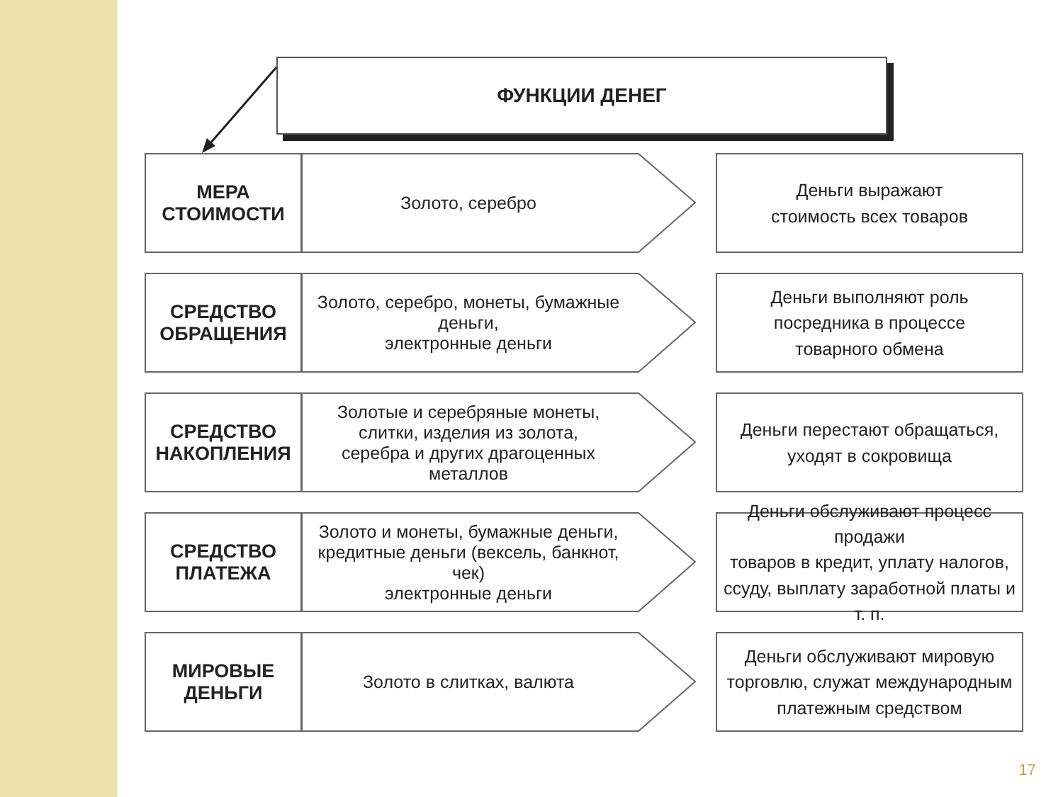ФУНКЦИИ ДЕНЕГ
МЕРА
СТОИМОСТИ
Золото, серебро
Деньги выражают
стоимость всех товаров
СРЕДСТВО
ОБРАЩЕНИЯ
Золото, серебро, монеты, бумажные деньги,
электронные деньги
Деньги выполняют роль
посредника в процессе
товарного обмена
СРЕДСТВО
НАКОПЛЕНИЯ
Золотые и серебряные монеты,
слитки, изделия из золота,
серебра и других драгоценных металлов
Деньги перестают обращаться,
уходят в сокровища
СРЕДСТВО
ПЛАТЕЖА
Золото и монеты, бумажные деньги,
кредитные деньги (вексель, банкнот, чек)
электронные деньги
Деньги обслуживают процесс продажи
товаров в кредит, уплату налогов,
ссуду, выплату заработной платы и т. п.
МИРОВЫЕ
ДЕНЬГИ
Золото в слитках, валюта
Деньги обслуживают мировую
торговлю, служат международным
платежным средством
17